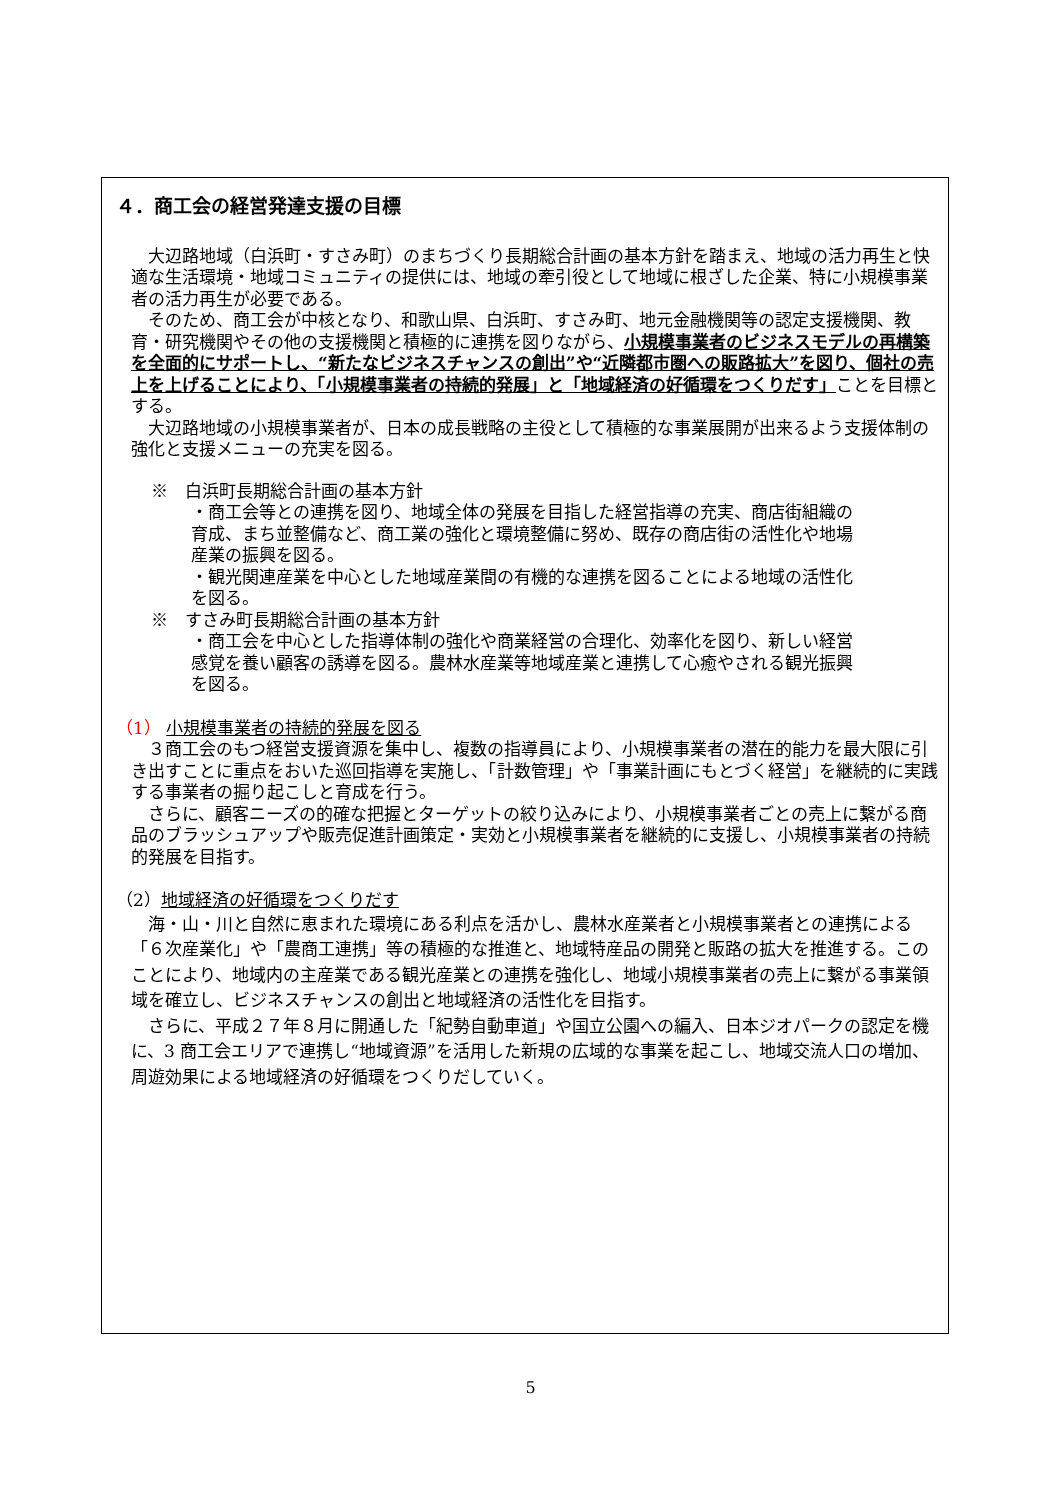４．商工会の経営発達支援の目標
大辺路地域（白浜町・すさみ町）のまちづくり長期総合計画の基本方針を踏まえ、地域の活力再生と快適な生活環境・地域コミュニティの提供には、地域の牽引役として地域に根ざした企業、特に小規模事業者の活力再生が必要である。
そのため、商工会が中核となり、和歌山県、白浜町、すさみ町、地元金融機関等の認定支援機関、教育・研究機関やその他の支援機関と積極的に連携を図りながら、小規模事業者のビジネスモデルの再構築を全面的にサポートし、“新たなビジネスチャンスの創出”や“近隣都市圏への販路拡大”を図り、個社の売上を上げることにより、「小規模事業者の持続的発展」と「地域経済の好循環をつくりだす」ことを目標とする。
大辺路地域の小規模事業者が、日本の成長戦略の主役として積極的な事業展開が出来るよう支援体制の強化と支援メニューの充実を図る。
※　白浜町長期総合計画の基本方針
・商工会等との連携を図り、地域全体の発展を目指した経営指導の充実、商店街組織の育成、まち並整備など、商工業の強化と環境整備に努め、既存の商店街の活性化や地場産業の振興を図る。
・観光関連産業を中心とした地域産業間の有機的な連携を図ることによる地域の活性化を図る。
※　すさみ町長期総合計画の基本方針
・商工会を中心とした指導体制の強化や商業経営の合理化、効率化を図り、新しい経営感覚を養い顧客の誘導を図る。農林水産業等地域産業と連携して心癒やされる観光振興を図る。
（1） 小規模事業者の持続的発展を図る
３商工会のもつ経営支援資源を集中し、複数の指導員により、小規模事業者の潜在的能力を最大限に引き出すことに重点をおいた巡回指導を実施し、「計数管理」や「事業計画にもとづく経営」を継続的に実践する事業者の掘り起こしと育成を行う。
さらに、顧客ニーズの的確な把握とターゲットの絞り込みにより、小規模事業者ごとの売上に繋がる商品のブラッシュアップや販売促進計画策定・実効と小規模事業者を継続的に支援し、小規模事業者の持続的発展を目指す。
（2）地域経済の好循環をつくりだす
海・山・川と自然に恵まれた環境にある利点を活かし、農林水産業者と小規模事業者との連携による「６次産業化」や「農商工連携」等の積極的な推進と、地域特産品の開発と販路の拡大を推進する。このことにより、地域内の主産業である観光産業との連携を強化し、地域小規模事業者の売上に繋がる事業領域を確立し、ビジネスチャンスの創出と地域経済の活性化を目指す。
さらに、平成２７年８月に開通した「紀勢自動車道」や国立公園への編入、日本ジオパークの認定を機に、3 商工会エリアで連携し“地域資源”を活用した新規の広域的な事業を起こし、地域交流人口の増加、周遊効果による地域経済の好循環をつくりだしていく。
5